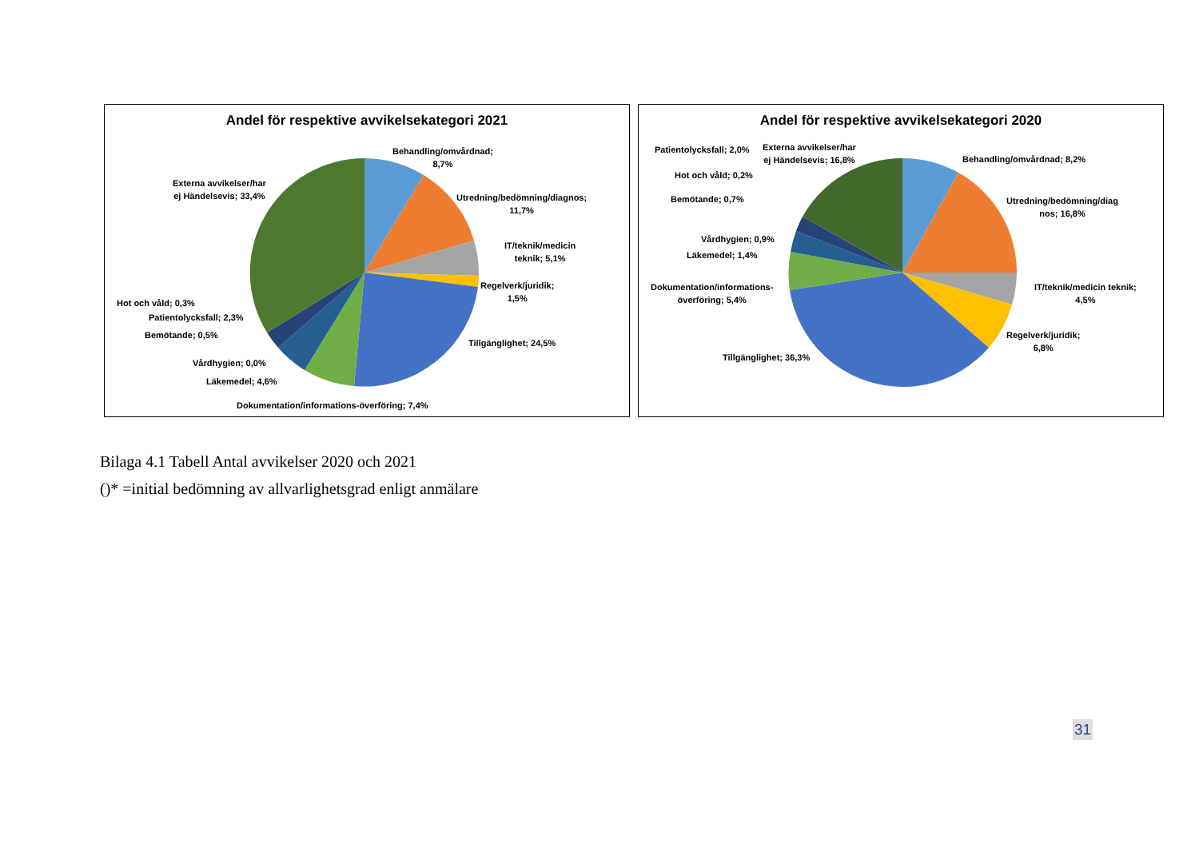Andel för respektive avvikelsekategori 2021
Behandling/omvårdnad;
8,7%
Externa avvikelser/har
ej Händelsevis; 33,4%
Utredning/bedömning/diagnos;
11,7%
IT/teknik/medicin
teknik; 5,1%
Regelverk/juridik;
1,5%
Hot och våld; 0,3%
Patientolycksfall; 2,3%
Bemötande; 0,5%
Tillgänglighet; 24,5%
Vårdhygien; 0,0%
Läkemedel; 4,6%
Dokumentation/informations-överföring; 7,4%
Andel för respektive avvikelsekategori 2020
Patientolycksfall; 2,0%
Externa avvikelser/har
ej Händelsevis; 16,8%
Behandling/omvårdnad; 8,2%
Hot och våld; 0,2%
Bemötande; 0,7%
Utredning/bedömning/diag
nos; 16,8%
Vårdhygien; 0,9%
Läkemedel; 1,4%
Dokumentation/informations-
överföring; 5,4%
IT/teknik/medicin teknik;
4,5%
Regelverk/juridik;
6,8%
Tillgänglighet; 36,3%
Bilaga 4.1 Tabell Antal avvikelser 2020 och 2021
()* =initial bedömning av allvarlighetsgrad enligt anmälare
31